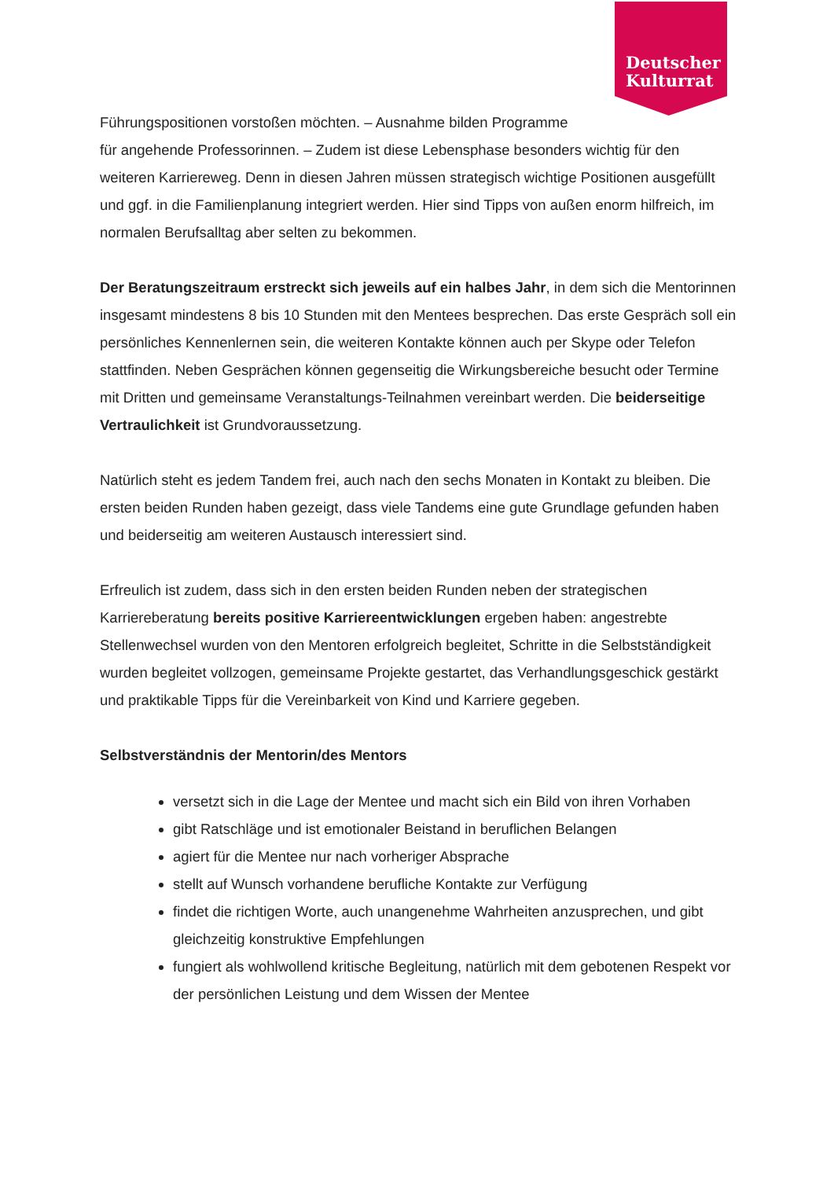Deutscher
Kulturrat
Führungspositionen vorstoßen möchten. – Ausnahme bilden Programme
für angehende Professorinnen. – Zudem ist diese Lebensphase besonders wichtig für den weiteren Karriereweg. Denn in diesen Jahren müssen strategisch wichtige Positionen ausgefüllt und ggf. in die Familienplanung integriert werden. Hier sind Tipps von außen enorm hilfreich, im normalen Berufsalltag aber selten zu bekommen.
Der Beratungszeitraum erstreckt sich jeweils auf ein halbes Jahr, in dem sich die Mentorinnen insgesamt mindestens 8 bis 10 Stunden mit den Mentees besprechen. Das erste Gespräch soll ein persönliches Kennenlernen sein, die weiteren Kontakte können auch per Skype oder Telefon stattfinden. Neben Gesprächen können gegenseitig die Wirkungsbereiche besucht oder Termine mit Dritten und gemeinsame Veranstaltungs-Teilnahmen vereinbart werden. Die beiderseitige Vertraulichkeit ist Grundvoraussetzung.
Natürlich steht es jedem Tandem frei, auch nach den sechs Monaten in Kontakt zu bleiben. Die ersten beiden Runden haben gezeigt, dass viele Tandems eine gute Grundlage gefunden haben und beiderseitig am weiteren Austausch interessiert sind.
Erfreulich ist zudem, dass sich in den ersten beiden Runden neben der strategischen Karriereberatung bereits positive Karriereentwicklungen ergeben haben: angestrebte Stellenwechsel wurden von den Mentoren erfolgreich begleitet, Schritte in die Selbstständigkeit wurden begleitet vollzogen, gemeinsame Projekte gestartet, das Verhandlungsgeschick gestärkt und praktikable Tipps für die Vereinbarkeit von Kind und Karriere gegeben.
Selbstverständnis der Mentorin/des Mentors
versetzt sich in die Lage der Mentee und macht sich ein Bild von ihren Vorhaben
gibt Ratschläge und ist emotionaler Beistand in beruflichen Belangen
agiert für die Mentee nur nach vorheriger Absprache
stellt auf Wunsch vorhandene berufliche Kontakte zur Verfügung
findet die richtigen Worte, auch unangenehme Wahrheiten anzusprechen, und gibt gleichzeitig konstruktive Empfehlungen
fungiert als wohlwollend kritische Begleitung, natürlich mit dem gebotenen Respekt vor der persönlichen Leistung und dem Wissen der Mentee